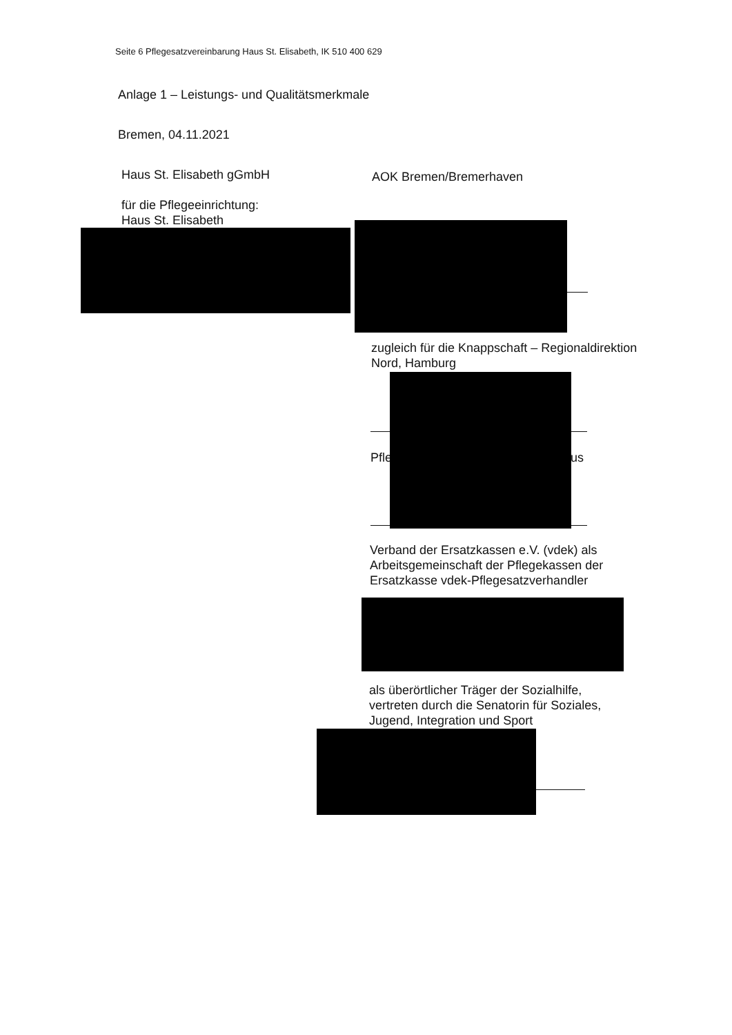Seite 6 Pflegesatzvereinbarung Haus St. Elisabeth, IK 510 400 629
Anlage 1 – Leistungs- und Qualitätsmerkmale
Bremen, 04.11.2021
Haus St. Elisabeth gGmbH
für die Pflegeeinrichtung:
Haus St. Elisabeth
AOK Bremen/Bremerhaven
zugleich für die Knappschaft – Regionaldirektion
Nord, Hamburg
Pfle lus
Verband der Ersatzkassen e.V. (vdek) als
Arbeitsgemeinschaft der Pflegekassen der
Ersatzkasse vdek-Pflegesatzverhandler
als überörtlicher Träger der Sozialhilfe,
vertreten durch die Senatorin für Soziales,
Jugend, Integration und Sport